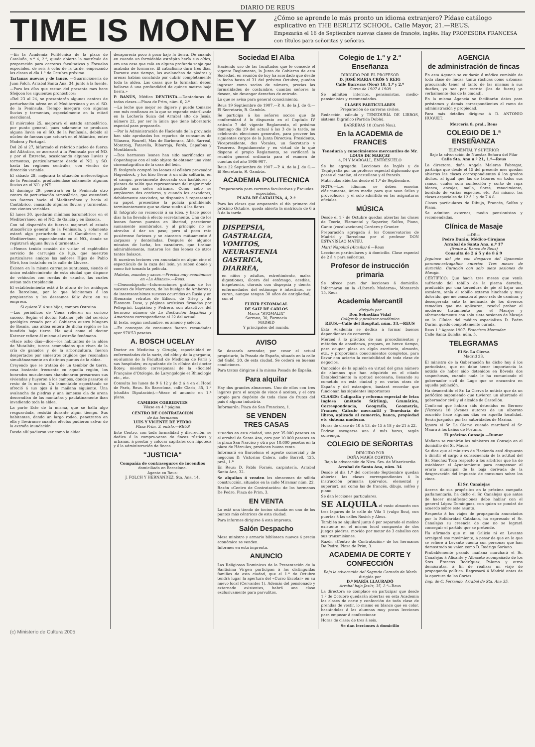DIARIO DE REUS
TIME IS MONEY
¿Cómo se aprende lo más pronto un idioma extranjero? Pídase catálogo explicativo en THE BERLITZ SCHOOL. Calle Mayor, 21.—REUS.
Empezarán el 16 de Septiembre nuevas clases de francés, inglés. Hay PROFESORA FRANCESA con títulos para señoritas y señoras.
—En la Academia Politécnica de la plaza de Cataluña, n.º 4, 2.º, queda abierta la matrícula de preparación para carreras facultativas y Escuelas especiales, de seis á ocho de la tarde, empezando las clases el día 1.º de Octubre próximo.
Tartanas nuevas y de lance. —Guarnicionería de Juan Folch, Arrabal Santa Ana, 34, junto á la fuente.
—Para los días que restan del presente mes hace Sfeijoon los siguientes pronósticos:
«Del 23 al 24, se presentarán algunos centros de perturbación aérea en el Mediterráneo y en el SO. de la Península. Tiempo inseguro con algunas lluvias y tormentas, especialmente en la mitad meridional.
El miércoles 25, mejorará el estado atmosférico, por punto general, pues solamente se produzca alguna lluvia en el SO. de la Península, debido al núcleo de fuerzas que actuará en el Atlántico, entre Madera y Portugal.
Del 26 al 27, bifurcado el referido núcleo de fuerza del Atlántico, se acercará á la Península por el NO. y por el Estrecho, ocasionando algunas lluvias y tormentas, particularmente desde el NO. y SO. hasta las regiones centrales, con vientos de dirección variable.
El sábado 28, mejorará la situación meteorológica de la Península, produciéndose solamente algunas lluvias en el NO. y NE.
El domingo 29, penetrará en la Península otro centro de perturbación atmosférica, que extenderá sus fuerzas hacia el Mediterráneo y hacia el Cantábrico, causando algunas lluvias y tormentas, con vientos variables.
El lunes 30, quedarán mínimos barométricos en el Mediterráneo, en el NO. de Galicia y en Escocia.
Con tal dispersión de fuerzas mejorará el estado atmosférico general de la Península, y solamente estará algo perturbado en el Cantábrico y el Mediterráneo, especialmente en el NO., donde se registrará alguna lluvia ó tormenta.»
—Hemos tenido ocasión de visitar el espléndido servicio de carruajes de lujo, que nuestros particulares amigos los señores Hijos de Pablo Miró, han instalado en la calle de Llovera.
Existen en la misma carruajes suntuosos, siendo el único establecimiento de esta ciudad que dispone de vehículos con ruedas de caucho, las cuales evitan toda trepidación.
El establecimiento está á la altura de los análogos de Barcelona, por lo que felicitamos á los propietarios y les deseamos feliz éxito en su empresa.
Si quiere V. á sus hijos, compre Ostraina.
—Los periódicos de Viena refieren un curioso suceso. Según el doctor Katzner, jefe del servicio geológico creado por el Gobierno austro húngaro de Bosnia, una aldea entera de dicha región se ha hundido bajo tierra. He aquí como el doctor Katzner refiere él mismo el extraño fenómeno.
«Hace ocho días—dice—los habitantes de la aldea de Mutaibitz, turcos acomodados que viven de la cría de ganados y de la arboricultura, fueron despertados por siniestros crujidos que resonaban simultáneamente en distintos puntos de la aldea.
Creyendo que se trataba de un temblor de tierra, cosa bastante frecuente en aquella región, los honrados musulmanes abandonaron presurosos sus viviendas y huyeron á los campos, donde pasaron el resto de la noche. Un lamentable espectáculo se ofreció á sus ojos á la mañana siguiente. Una avalancha de piedras y una inmensa ola de arena descendían de las montañas y paulatinamente iban invadiendo toda la aldea.
La parte Este de la misma, que se halla algo resguardada, resistió durante algún tiempo. Sus habitantes, dando un largo rodeo, penetraron en ella y lleváronse cuantos efectos pudieron salvar de la extraña inundación.
Desde allí pudieron ver como la aldea
desaparecía poco á poco bajo la tierra. De cuando en cuando un formidable estrépito hería sus oídos; era una casa que caía en alguna profunda zanja que acababa de formarse. El cataclismo duró tres días. Durante este tiempo, las avalanchas de piedras y arenas habían concluído por cubrir completamente toda la aldea. Las casas que la formaban deben hallarse á una profundidad de quince metros bajo tierra.»
P. BANÚS, Médico DENTISTA.—Dentaduras de todas clases.—Plaza de Prim, núm. 6, 2.º
—La leche que mejor se digiere y puede tomarse con más confianza es la que se expende esterilizada en la Lechería Suiza del Arrabal alto de Jesús, número 22, por ser la única que tiene laboratorio especial para prepararla.
—Por la Administración de Hacienda de la provincia han sido aprobados los repartos de consumos de Vilaseca, Rourell, Mas de Barberans, Alió, Sarreal, Montroig, Fatarella, Ribarroja, Forés, Capafons y Montblanch.
—Dos hermosos leones han sido sacrificados en Copenhague con el solo objeto de obtener una vista cinematográfica de la caza del león.
El fotógrafo compró los leones al célebre proveedor Hagenbeck, y los hizo llevar á un sitio solitario, en el campo, previamente decorado con bastidores y plantas de salón que representasen del mejor modo posible una selva africana. Como cebo se emplearon dos corderos, y cuando los cazadores, debidamente ataviados, se disponían á representar su papel, presentóse la policía prohibiendo terminantemente que se diese suelta á las fieras.
El fotógrafo no reconoció á su idea, y hace pocos días la ha llevado á efecto secretamente. Uno de los leones fueron puestos en libertad, parecieron sumamente asombrados, y al principio no se atrevían á dar un paso; pero al poco rato pusiéronse furiosos y se atacaron mútuamente á zarpazos y dentelladas. Después de algunos minutos de lucha, los cazadores, que tiraban admirablemente, mataron los dos leones de otros tantos balazos.
Si nuestros lectores ven anunciado en algún cine el espectáculo de la caza del león, ya saben donde y como fué tomada la película.
Maletas, mundos y sacos.—Precios muy económicos en «La Alianza».—Reus.
—Cinematógrafo.—Informaciones gráficas de los sucesos de Marruecos, de las huelgas de Amberes y de interesantísimos sucesos ocurridos en Rusia y en Alemania; retratos de Edison, de Grieg y de Eleonora Duse, y páginas artísticas firmadas por Pellegrini, Lupiáñez y Pedrero, son atractivos del hermoso número de La Ilustración Española y Americana correspondiente al 22 del actual.
El texto, según costumbre, es ameno y selecto.
—En concepto de consumos fueron recaudadas ayer 978'53 pesetas.
A. BOSCH UCELAY
Doctor en Medicina y Cirugía; especialidad en enfermedades de la nariz, del oído y de la garganta; ex-alumno de la Facultad de Medicina de París y sus hospitales; ex-ayudante de la clínica del doctor Botey; miembro corresponsal de la «Société Française d'Otologie, de Laryngologie et Rhinologie etc., etc.
Consulta los lunes de 9 á 12 y de 2 á 4 en el Hotel de París, Reus. En Barcelona, calle Claris, 35, 1.º (chaflán Diputación).—Véase el anuncio en 1.ª plana.
CAMBIOS CORRIENTES
Véase en 4.ª página.
CENTRO DE CONTRATACION
de los hermanos
LUIS Y VICENTE DE PEDRO
Plaza Prim, 3, entrlo.—REUS
Este Centro, con toda formalidad y discreción, se dedica á la compra-venta de fincas rústicas y urbanas, á prestar y colocar capitales con hipoteca y á la administración de fincas.
"JUSTICIA"
Compañía de contraseguros de incendios
domiciliada en Barcelona.
Agente en Reus:
J. FOLCH Y HERNÁNDEZ, Sta. Ana, 14.
Sociedad El Alba
Haciendo uso de las facultades que le concede el vigente Reglamento, la Junta de Gobierno de esta Sociedad, en reunión de hoy ha acordado que desde la fecha hasta el 31 del próximo Octubre, puedan ingresar como socios de número, previas las formalidades de costumbre, cuantos señores lo deseen, sin devengar derechos de entrada.
Lo que se avisa para general conocimiento.
Reus 19 Septiembre de 1907.—P. A. de la J. de G.—El Secretario, R. Gambús.
Se participa á los señores socios que de conformidad á lo dispuesto en el Capítulo IV artículo 7 del vigente Reglamento, el próximo domingo día 29 del actual á las 3 de la tarde, se celebrarán elecciones generales, para proveer los siguientes cargos de la Junta Directiva: Presidente, Vicepresidente, dos Vocales, un Secretario y Tesorero. Seguidamente y en virtud de lo que dispone el propio Reglamento, se verificará la reunión general ordinaria para el examen de cuentas del año 1906-907.
Reus 22 Septiembre de 1907.—P. A. de la J. de G.—El Secretario, R. Gambús.
ACADEMIA POLITECNICA
Preparatoria para carreras facultativas y Escuelas especiales.
PLAZA DE CATALUÑA, 4, 2.º
Para las clases que empezarán el día primero del próximo Octubre, queda abierta la matrícula de 6 á 8 de la tarde.
DISPEPSIA,
GASTRALGIA,
VOMITOS,
NEURASTENIA
GASTRICA,
DIARREA,
en niños y adultos, estreñimiento, malas digestiones, úlcera del estómago, acedías, inapetencia, clorosis con dispepsia y demás enfermedades del estómago é intestinos, se curan, aunque tengan 30 años de antigüedad, con el
ELIXIR ESTOMACAL
DE SAIZ DE CARLOS
Marca "STOMALIX"
Serrano, 30, Farmacia
MADRID
Y principales del mundo.
AVISO
Se desearía arrendar, por cesar el actual propietario, la Posada de España, situada en la calle del Galió, 20, de esta ciudad. Se cederá en buenas condiciones.
Para tratos dirigirse á la misma Posada de España.
Para alquilar
Hay dos grandes almacenes. Uno de ellos con tres lagares para el acopio de vinos ó aceites, y el otro propio para depósito de toda clase de frutos del país ó alguna industria.
Informarán: Plaza de San Francisco, 1.
SE VENDEN
TRES CASAS
situadas en esta ciudad, una por 35.000 pesetas en el arrabal de Santa Ana, otra por 10.000 pesetas en la plaza San Narciso y otra por 10.000 pesetas en la plaza de Hércules; producen buena renta.
Informará en Barcelona el agente comercial y de negocios D. Victorino Calero, calle Borrell, 125, pral., 1.ª
En Reus: D. Pablo Fornés, carpintería, Arrabal Santa Ana, 32.
Se alquilan ó venden los almacenes de sólida construcción, situados en la calle Miramar núm. 22.
Razón «Centro de Contratación» de los hermanos De Pedro, Plaza de Prim, 3.
EN VENTA
Lo está una tienda de tocino situada en uno de los puntos más céntricos de esta ciudad.
Para informes dirigirse á esta imprenta.
Salón Despacho
Mesa ministro y armario biblioteca nuevos á precio económico se venden.
Informes en esta imprenta.
ANUNCIO
Las Religiosas Dominicas de la Presentación de la Santísima Virgen participan á las distinguidas familias de esta ciudad, que el 1.º de Octubre tendrá lugar la apertura del «Curso Escolar» en su nuevo local (Cervantes 1). Además del pensionado y externado existentes, habrá una clase exclusivamente para parvulitos.
Colegio de 1.ª y 2.ª Enseñanza
DIRIGIDO POR EL PROFESOR
D. JOSÉ MARIA CRÓS Y REIG
Calle Barreras (Nou) 10, 1.º y 2.º
Curso de 1907 á 1908
Se admiten internos, pensionistas, medio-pensionistas y recomendados.
CLASES PARTICULARES
Preparación de carreras civiles.
Redacción, cálculo y TENEDURÍA DE LIBROS, sistema Digráfico (Partida Doble).
BARRERAS 10 (Carré Nou).
En la ACADEMIA de FRANCES
Teneduría y conocimientos mercantiles de Mr. LOUIS DE MARÇAY
4, PI Y MARGALL, ENTRESUELO
Se ha agregado: Lecciones de Inglés y de Taquigrafía por un profesor especial diplomado que posee el catalán, el castellano y el francés.
Matrículas abiertas desde el 1.º de Septiembre.
NOTA.—Los idiomas se deben enseñar clásicamente, único medio para que sean útiles y provechosos, y el solo admitido en las asignaturas oficiales.
MÚSICA
Desde el 1.º de Octubre quedan abiertas las clases de Teoría, Elemental y Superior, Solfeo, Piano, Canto (vocalizaciones) Cordero y Granier.
Preparación agregada á los Conservatorios de Madrid y Barcelona por el profesor DON ESTANISLAO MATEU.
Martí Napolitá (Alcañiz) 6 —Reus
Lecciones particulares y á domicilio. Clase especial de 2 á 4 para señoritas.
Profesor de instrucción primaria
Se ofrece para dar lecciones á domicilio. Informarán en la «Librería Moderna», Monterols 15, Reus.
Academia Mercantil
dirigida por
Don Sebastián Vidal
Calígrafo y profesor académico
REUS.—Calle del Hospital, núm. 33.—REUS
Esta Academia se dedica á formar buenos dependientes de comercio.
Merced á lo práctico de sus procedimientos y métodos de enseñanza, prepara, en breve tiempo, para ocupar plaza en algún escritorio, almacén, etc., y proporciona conocimientos completos, para llevar con acierto la contabilidad de toda clase de negocios.
Conocidos de la opinión en virtud del gran número de alumnos que han adquirido en el citado Establecimiento la aptitud necesaria, llenando su cometido en esta ciudad y en varias otras de España y del extranjero, bastará recordar que funcionan las siguientes importantes
CLASES: Caligrafía y reforma especial de letra inglesa (método Stirling), Gramática, Correspondencia, Geografía, Geometría, Francés, Cálculo mercantil y Teneduría de libros, aplicada al comercio, banca, propiedad etc sistema moderno.
Horas de clase de 10 á 13, de 15 á 18 y de 21 á 22.
Podrán escogerse una ó más horas, según convenga.
COLEGIO DE SEÑORITAS
DIRIGIDO POR
DOÑA MARÍA CORTINA
Bajo la advocación de Ntra. Sra. de Misericordia
Arrabal de Santa Ana, núm. 34
Desde el día 1.º del corriente Septiembre quedan abiertas las clases correspondientes á la instrucción primaria (párvulos, elemental y superior), así como las de francés, dibujo, solfeo y piano.
Se dan lecciones particulares.
SE ALQUILA el vasto almacén con tres lagares de la calle de Vila 1 (vulgo Bou), con puertas á las calles Rosich y Aleus.
También se alquilará junto ó por separado el molino existente en el mismo local compuesto de dos juegos piedras, movido por motor de 3 caballos con sus transmisiones.
Razón «Centro de Contratación» de los hermanos De Pedro. Plaza de Prim, 3.
ACADEMIA DE CORTE Y CONFECCIÓN
Bajo la advocación del Sagrado Corazón de María
dirigida por
D.ª MARÍA LLAURADÓ
Arrabal bajo Jesús, 35, 2.º—Reus
La directora se complace en participar que desde 1.º de Octubre quedarán abiertas en esta Academia las clases de corte y confección de toda clase de prendas de vestir, lo mismo en blanco que en color, bastándoles á las alumnas muy pocas lecciones para empezar á confeccionar.
Horas de clase: de tres á seis.
Se dan lecciones á domicilio
AGENCIA
de administración de fincas
En esta Agencia se cuidarán á módica comisión de toda clase de fincas, tanto rústicas como urbanas; procurando tener al tanto de las mismas á sus dueños, ya sea por escrito (los de fuera) ya verbalmente (los de la ciudad).
En la misma Agencia se facilitarán datos para préstamos y demás correspondientes al ramo de administración y propiedad.
Para más detalles dirigirse á D. ANTONIO HUGUET.
Mercería 8, pral., Reus
COLEGIO DE 1.ª ENSEÑANZA
ELEMENTAL Y SUPERIOR
Bajo la advocación de Nuestra Señora del Pilar
Calle Sta. Ana n.º 21, 1.º—Reus
La directora, doña Angela Maleras Fabregat, participa que desde el 15 del presente mes quedan abiertas las clases correspondientes á los grados dichos, al igual que las de labores en todos sus ramos, cuales son: confección y corte de ropa blanca, encajes, malla, flores, renacimiento, bordado de varias especies, etc. Así mismo, las clases especiales de 12 á 1 y de 7 á 8.
Clases particulares de Dibujo, Francés, Solfeo y Piano.
Se admiten externas, medio pensionistas y recomendadas.
Clínica de Masaje
—DE—
Pedro Durán, Médico-Cirujano
Arrabal de Santa Ana, n.º 17
(frente al Banco de Reus)
Consulta de 2 á 5 y de 8 á 9
Jeguince del pie con desgarro del ligamento peroneo-astragalino anterior. Tres meses de duración. Curación con solo siete sesiones de Masaje.
CERTIFICO: Que hacía tres meses que venía sufriendo del tobillo de la pierna derecha, producida por una torcedura de pie al bajar una escalera, tenía el tobillo externo hinchado y muy dolorido, que me cansaba al poco rato de caminar, y desesperada ante la ineficacia de los diversos remedios que me aplicaron, resolví probar el moderno tratamiento por el Masaje; y afortunadamente con solo siete sesiones de Masaje en la Clínica del médico especialista D. Pedro Durán, quedó completamente curada.
Reus 1.º Agosto 1907. Francisca Mercader.
Calle Santa Eulalia, núm. 5.
TELEGRAMAS
El Sr. La Cierva
Madrid 23.
El ministro de la Gobernación ha dicho hoy á los periodistas, que no debe tener importancia la noticia de haber sido detenidos en Bóveda dos sospechosos, cuando nada le ha comunicado el gobernador civil de Lugo que se encuentra en aquella población.
Ha desmentido el Sr. La Cierva la noticia que da un periódico suponiendo que tuvieron un altercado el gobernador civil y el alcalde de Castellón.
Confirmó que habían sido detenidos en Bermeo (Vizcaya) 18 jóvenes autores de un alboroto ocurrido hace algunos días en aquella localidad. Serán juzgados por las autoridades de Marina.
Ignora el Sr. La Cierva cuando marchará el Sr. Maura á los baños de Fortuna.
El próximo Consejo.—Rumor
Mañana se reunirán los ministros en Consejo en el domicilio del Sr. Maura.
Se dice que el ministro de Hacienda está dispuesto á dimitir el cargo á consecuencia de la actitud del Sr. Sánchez Toca respecto á los arbitrios que ha de establecer el Ayuntamiento para compensar el erario municipal de la baja derivada de la desgravación del impuesto de consumos sobre los vinos.
El Sr. Canalejas
Acerca de sus propósitos en la próxima campaña parlamentaria, ha dicho el Sr. Canalejas que antes de hacer manifestaciones debe hablar con el general López Domínguez, con quien se pondrá de acuerdo sobre este asunto.
Respecto á los viajes de propaganda anunciados por la Solidaridad Catalana, ha expresado el Sr. Canalejas su creencia de que no se logrará conseguir el partido que se pretende.
Ha afirmado que ni en Galicia ni en Levante arraigará ese movimiento, á pesar de que en lo que se refiere á Levante cuenta con personas que han demostrado su valer, como D. Rodrigo Soriano.
Probablemente pasado mañana marchará el Sr. Canalejas á Alicante y Albacete acompañado de los Sres. Francos Rodríguez, Palomo y otros demócratas, á fin de realizar un viaje de propaganda política. Regresará á Madrid antes de la apertura de las Cortes.
Imp. de C. Ferrando, Arrabal de Sta. Ana 35.
(c) Ministerio de Cultura 2005